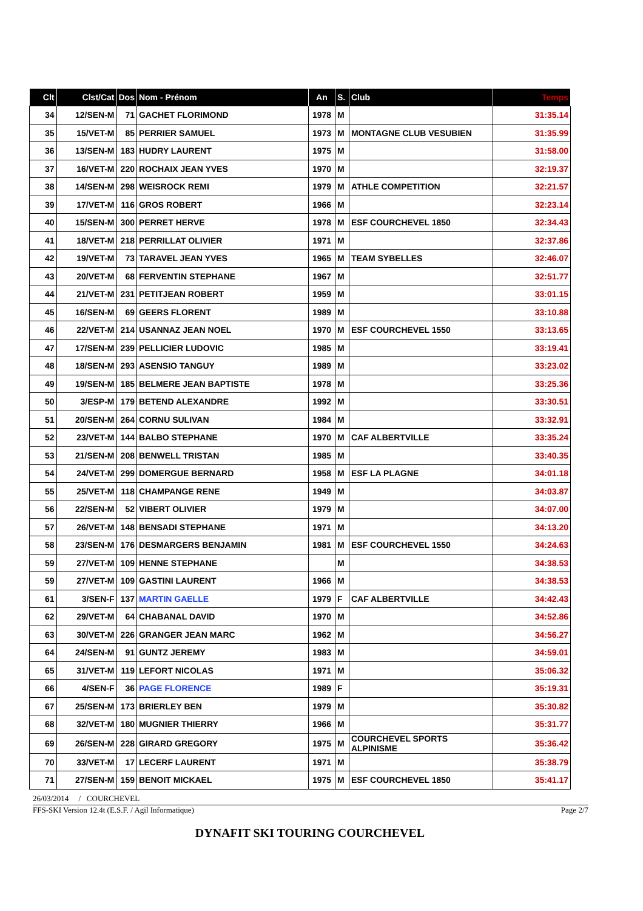| Clt | Clst/Cat | Dos | Nom - Prénom | An | S. | Club | Temps |
| --- | --- | --- | --- | --- | --- | --- | --- |
| 34 | 12/SEN-M | 71 | GACHET FLORIMOND | 1978 | M | | 31:35.14 |
| 35 | 15/VET-M | 85 | PERRIER SAMUEL | 1973 | M | MONTAGNE CLUB VESUBIEN | 31:35.99 |
| 36 | 13/SEN-M | 183 | HUDRY LAURENT | 1975 | M | | 31:58.00 |
| 37 | 16/VET-M | 220 | ROCHAIX JEAN YVES | 1970 | M | | 32:19.37 |
| 38 | 14/SEN-M | 298 | WEISROCK REMI | 1979 | M | ATHLE COMPETITION | 32:21.57 |
| 39 | 17/VET-M | 116 | GROS ROBERT | 1966 | M | | 32:23.14 |
| 40 | 15/SEN-M | 300 | PERRET HERVE | 1978 | M | ESF COURCHEVEL 1850 | 32:34.43 |
| 41 | 18/VET-M | 218 | PERRILLAT OLIVIER | 1971 | M | | 32:37.86 |
| 42 | 19/VET-M | 73 | TARAVEL JEAN YVES | 1965 | M | TEAM SYBELLES | 32:46.07 |
| 43 | 20/VET-M | 68 | FERVENTIN STEPHANE | 1967 | M | | 32:51.77 |
| 44 | 21/VET-M | 231 | PETITJEAN ROBERT | 1959 | M | | 33:01.15 |
| 45 | 16/SEN-M | 69 | GEERS FLORENT | 1989 | M | | 33:10.88 |
| 46 | 22/VET-M | 214 | USANNAZ JEAN NOEL | 1970 | M | ESF COURCHEVEL 1550 | 33:13.65 |
| 47 | 17/SEN-M | 239 | PELLICIER LUDOVIC | 1985 | M | | 33:19.41 |
| 48 | 18/SEN-M | 293 | ASENSIO TANGUY | 1989 | M | | 33:23.02 |
| 49 | 19/SEN-M | 185 | BELMERE JEAN BAPTISTE | 1978 | M | | 33:25.36 |
| 50 | 3/ESP-M | 179 | BETEND ALEXANDRE | 1992 | M | | 33:30.51 |
| 51 | 20/SEN-M | 264 | CORNU SULIVAN | 1984 | M | | 33:32.91 |
| 52 | 23/VET-M | 144 | BALBO STEPHANE | 1970 | M | CAF ALBERTVILLE | 33:35.24 |
| 53 | 21/SEN-M | 208 | BENWELL TRISTAN | 1985 | M | | 33:40.35 |
| 54 | 24/VET-M | 299 | DOMERGUE BERNARD | 1958 | M | ESF LA PLAGNE | 34:01.18 |
| 55 | 25/VET-M | 118 | CHAMPANGE RENE | 1949 | M | | 34:03.87 |
| 56 | 22/SEN-M | 52 | VIBERT OLIVIER | 1979 | M | | 34:07.00 |
| 57 | 26/VET-M | 148 | BENSADI STEPHANE | 1971 | M | | 34:13.20 |
| 58 | 23/SEN-M | 176 | DESMARGERS BENJAMIN | 1981 | M | ESF COURCHEVEL 1550 | 34:24.63 |
| 59 | 27/VET-M | 109 | HENNE STEPHANE | | M | | 34:38.53 |
| 59 | 27/VET-M | 109 | GASTINI LAURENT | 1966 | M | | 34:38.53 |
| 61 | 3/SEN-F | 137 | MARTIN GAELLE | 1979 | F | CAF ALBERTVILLE | 34:42.43 |
| 62 | 29/VET-M | 64 | CHABANAL DAVID | 1970 | M | | 34:52.86 |
| 63 | 30/VET-M | 226 | GRANGER JEAN MARC | 1962 | M | | 34:56.27 |
| 64 | 24/SEN-M | 91 | GUNTZ JEREMY | 1983 | M | | 34:59.01 |
| 65 | 31/VET-M | 119 | LEFORT NICOLAS | 1971 | M | | 35:06.32 |
| 66 | 4/SEN-F | 36 | PAGE FLORENCE | 1989 | F | | 35:19.31 |
| 67 | 25/SEN-M | 173 | BRIERLEY BEN | 1979 | M | | 35:30.82 |
| 68 | 32/VET-M | 180 | MUGNIER THIERRY | 1966 | M | | 35:31.77 |
| 69 | 26/SEN-M | 228 | GIRARD GREGORY | 1975 | M | COURCHEVEL SPORTS ALPINISME | 35:36.42 |
| 70 | 33/VET-M | 17 | LECERF LAURENT | 1971 | M | | 35:38.79 |
| 71 | 27/SEN-M | 159 | BENOIT MICKAEL | 1975 | M | ESF COURCHEVEL 1850 | 35:41.17 |
26/03/2014 / COURCHEVEL
FFS-SKI Version 12.4t (E.S.F. / Agil Informatique) Page 2/7
DYNAFIT SKI TOURING COURCHEVEL